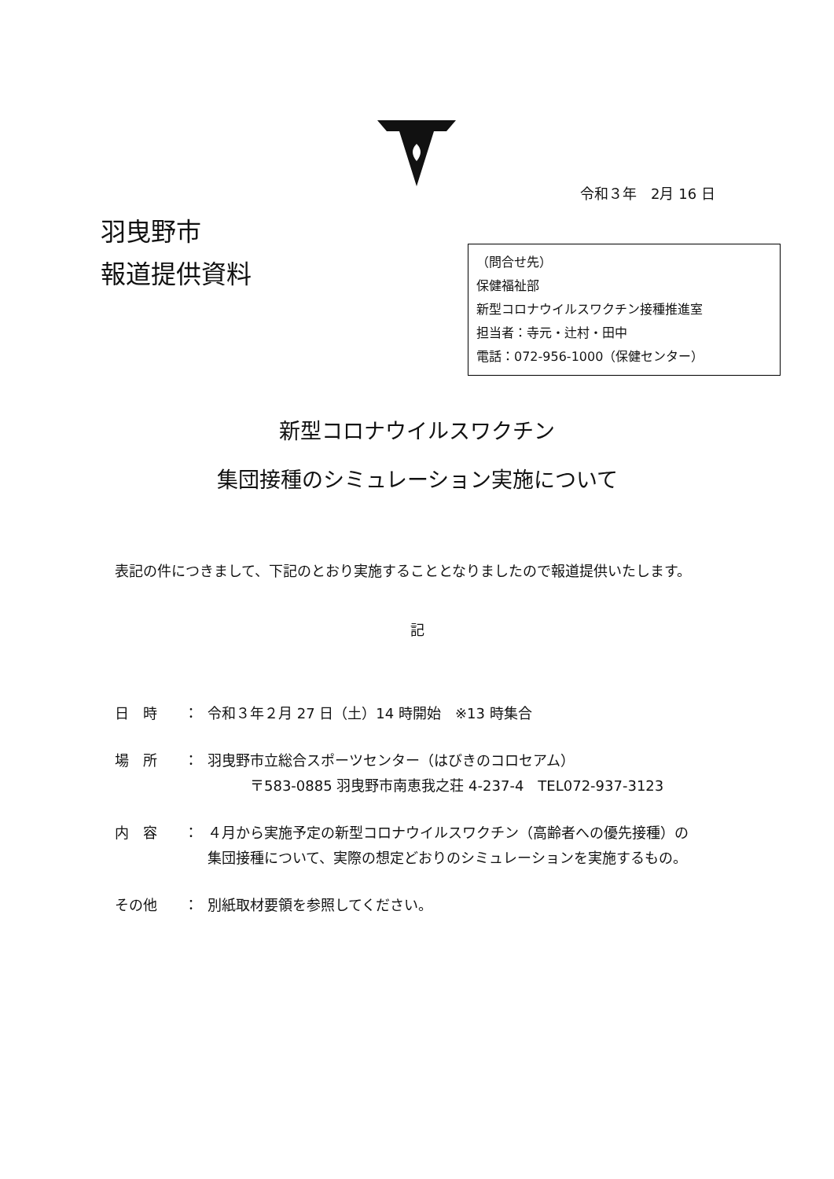令和３年　2月 16 日
羽曳野市
報道提供資料
（問合せ先）
保健福祉部
新型コロナウイルスワクチン接種推進室
担当者：寺元・辻村・田中
電話：072-956-1000（保健センター）
新型コロナウイルスワクチン
集団接種のシミュレーション実施について
表記の件につきまして、下記のとおり実施することとなりましたので報道提供いたします。
記
日　時 ： 令和３年２月 27 日（土）14 時開始　※13 時集合
場　所 ： 羽曳野市立総合スポーツセンター（はびきのコロセアム）
　　　〒583-0885 羽曳野市南恵我之荘 4-237-4　TEL072-937-3123
内　容 ： ４月から実施予定の新型コロナウイルスワクチン（高齢者への優先接種）の
集団接種について、実際の想定どおりのシミュレーションを実施するもの。
その他 ： 別紙取材要領を参照してください。